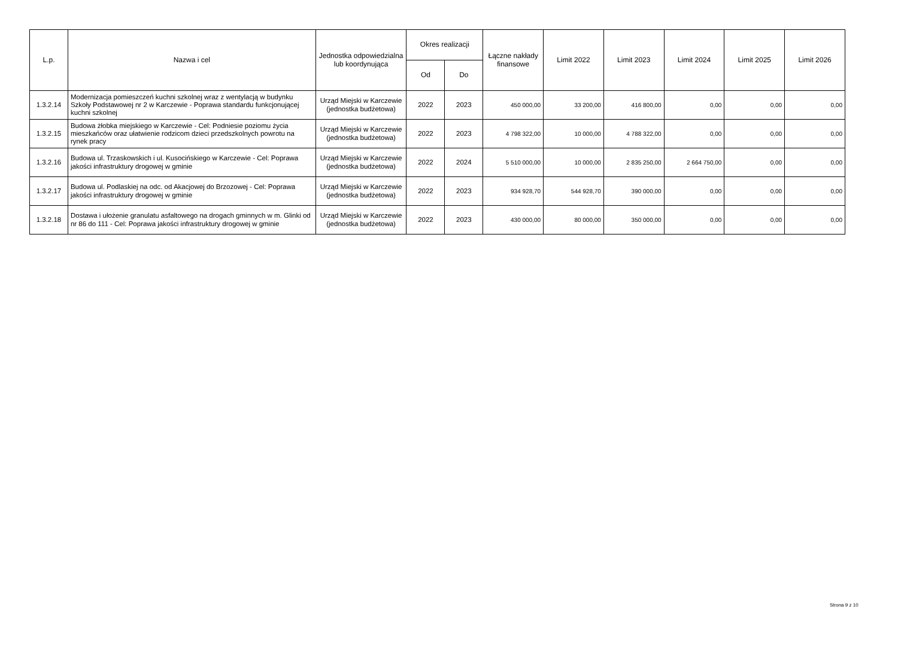| L.p. | Nazwa i cel | Jednostka odpowiedzialna lub koordynująca | Okres realizacji | | Łączne nakłady finansowe | Limit 2022 | Limit 2023 | Limit 2024 | Limit 2025 | Limit 2026 |
| --- | --- | --- | --- | --- | --- | --- | --- | --- | --- | --- |
| | | | Od | Do | | | | | | |
| 1.3.2.14 | Modernizacja pomieszczeń kuchni szkolnej wraz z wentylacją w budynku Szkoły Podstawowej nr 2 w Karczewie - Poprawa standardu funkcjonującej kuchni szkolnej | Urząd Miejski w Karczewie (jednostka budżetowa) | 2022 | 2023 | 450 000,00 | 33 200,00 | 416 800,00 | 0,00 | 0,00 | 0,00 |
| 1.3.2.15 | Budowa żłobka miejskiego w Karczewie - Cel: Podniesie poziomu życia mieszkańców oraz ułatwienie rodzicom dzieci przedszkolnych powrotu na rynek pracy | Urząd Miejski w Karczewie (jednostka budżetowa) | 2022 | 2023 | 4 798 322,00 | 10 000,00 | 4 788 322,00 | 0,00 | 0,00 | 0,00 |
| 1.3.2.16 | Budowa ul. Trzaskowskich i ul. Kusocińskiego w Karczewie - Cel: Poprawa jakości infrastruktury drogowej w gminie | Urząd Miejski w Karczewie (jednostka budżetowa) | 2022 | 2024 | 5 510 000,00 | 10 000,00 | 2 835 250,00 | 2 664 750,00 | 0,00 | 0,00 |
| 1.3.2.17 | Budowa ul. Podlaskiej na odc. od Akacjowej do Brzozowej - Cel: Poprawa jakości infrastruktury drogowej w gminie | Urząd Miejski w Karczewie (jednostka budżetowa) | 2022 | 2023 | 934 928,70 | 544 928,70 | 390 000,00 | 0,00 | 0,00 | 0,00 |
| 1.3.2.18 | Dostawa i ułożenie granulatu asfaltowego na drogach gminnych w m. Glinki od nr 86 do 111 - Cel: Poprawa jakości infrastruktury drogowej w gminie | Urząd Miejski w Karczewie (jednostka budżetowa) | 2022 | 2023 | 430 000,00 | 80 000,00 | 350 000,00 | 0,00 | 0,00 | 0,00 |
Strona 9 z 10